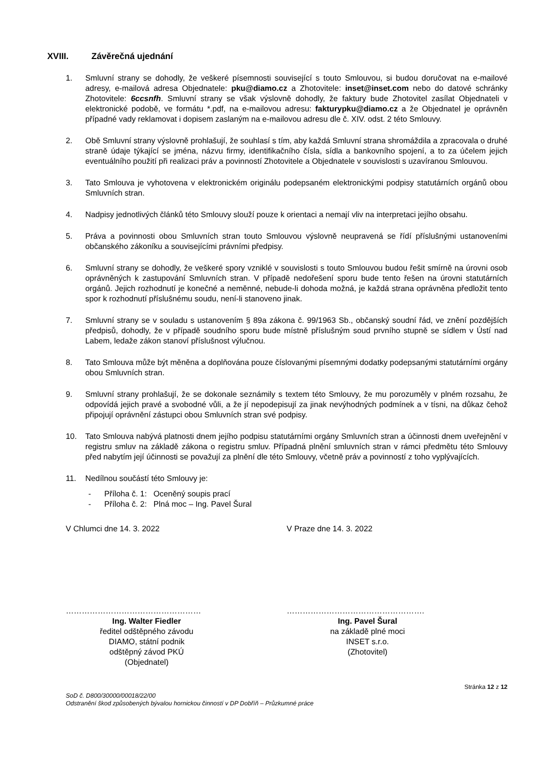XVIII. Závěrečná ujednání
1. Smluvní strany se dohodly, že veškeré písemnosti související s touto Smlouvou, si budou doručovat na e-mailové adresy, e-mailová adresa Objednatele: pku@diamo.cz a Zhotovitele: inset@inset.com nebo do datové schránky Zhotovitele: 6ccsnfh. Smluvní strany se však výslovně dohodly, že faktury bude Zhotovitel zasílat Objednateli v elektronické podobě, ve formátu *.pdf, na e-mailovou adresu: fakturypku@diamo.cz a že Objednatel je oprávněn případné vady reklamovat i dopisem zaslaným na e-mailovou adresu dle č. XIV. odst. 2 této Smlouvy.
2. Obě Smluvní strany výslovně prohlašují, že souhlasí s tím, aby každá Smluvní strana shromáždila a zpracovala o druhé straně údaje týkající se jména, názvu firmy, identifikačního čísla, sídla a bankovního spojení, a to za účelem jejich eventuálního použití při realizaci práv a povinností Zhotovitele a Objednatele v souvislosti s uzavíranou Smlouvou.
3. Tato Smlouva je vyhotovena v elektronickém originálu podepsaném elektronickými podpisy statutárních orgánů obou Smluvních stran.
4. Nadpisy jednotlivých článků této Smlouvy slouží pouze k orientaci a nemají vliv na interpretaci jejího obsahu.
5. Práva a povinnosti obou Smluvních stran touto Smlouvou výslovně neupravená se řídí příslušnými ustanoveními občanského zákoníku a souvisejícími právními předpisy.
6. Smluvní strany se dohodly, že veškeré spory vzniklé v souvislosti s touto Smlouvou budou řešit smírně na úrovni osob oprávněných k zastupování Smluvních stran. V případě nedořešení sporu bude tento řešen na úrovni statutárních orgánů. Jejich rozhodnutí je konečné a neměnné, nebude-li dohoda možná, je každá strana oprávněna předložit tento spor k rozhodnutí příslušnému soudu, není-li stanoveno jinak.
7. Smluvní strany se v souladu s ustanovením § 89a zákona č. 99/1963 Sb., občanský soudní řád, ve znění pozdějších předpisů, dohodly, že v případě soudního sporu bude místně příslušným soud prvního stupně se sídlem v Ústí nad Labem, ledaže zákon stanoví příslušnost výlučnou.
8. Tato Smlouva může být měněna a doplňována pouze číslovanými písemnými dodatky podepsanými statutárními orgány obou Smluvních stran.
9. Smluvní strany prohlašují, že se dokonale seznámily s textem této Smlouvy, že mu porozuměly v plném rozsahu, že odpovídá jejich pravé a svobodné vůli, a že jí nepodepisují za jinak nevýhodných podmínek a v tísni, na důkaz čehož připojují oprávnění zástupci obou Smluvních stran své podpisy.
10. Tato Smlouva nabývá platnosti dnem jejího podpisu statutárními orgány Smluvních stran a účinnosti dnem uveřejnění v registru smluv na základě zákona o registru smluv. Případná plnění smluvních stran v rámci předmětu této Smlouvy před nabytím její účinnosti se považují za plnění dle této Smlouvy, včetně práv a povinností z toho vyplývajících.
11. Nedílnou součástí této Smlouvy je:
- Příloha č. 1: Oceněný soupis prací
- Příloha č. 2: Plná moc – Ing. Pavel Šural
V Chlumci dne 14. 3. 2022 V Praze dne 14. 3. 2022
……………………………………………
Ing. Walter Fiedler
ředitel odštěpného závodu
DIAMO, státní podnik
odštěpný závod PKÚ
(Objednatel)
…………………………………………….
Ing. Pavel Šural
na základě plné moci
INSET s.r.o.
(Zhotovitel)
Stránka 12 z 12
SoD č. D800/30000/00018/22/00
Odstranění škod způsobených bývalou hornickou činností v DP Dobříň – Průzkumné práce